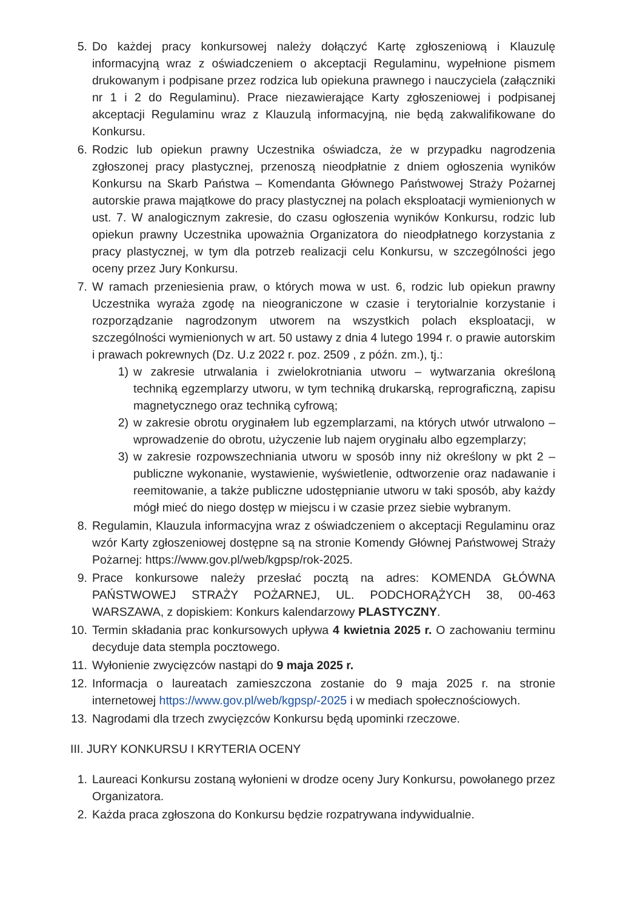5. Do każdej pracy konkursowej należy dołączyć Kartę zgłoszeniową i Klauzulę informacyjną wraz z oświadczeniem o akceptacji Regulaminu, wypełnione pismem drukowanym i podpisane przez rodzica lub opiekuna prawnego i nauczyciela (załączniki nr 1 i 2 do Regulaminu). Prace niezawierające Karty zgłoszeniowej i podpisanej akceptacji Regulaminu wraz z Klauzulą informacyjną, nie będą zakwalifikowane do Konkursu.
6. Rodzic lub opiekun prawny Uczestnika oświadcza, że w przypadku nagrodzenia zgłoszonej pracy plastycznej, przenoszą nieodpłatnie z dniem ogłoszenia wyników Konkursu na Skarb Państwa – Komendanta Głównego Państwowej Straży Pożarnej autorskie prawa majątkowe do pracy plastycznej na polach eksploatacji wymienionych w ust. 7. W analogicznym zakresie, do czasu ogłoszenia wyników Konkursu, rodzic lub opiekun prawny Uczestnika upoważnia Organizatora do nieodpłatnego korzystania z pracy plastycznej, w tym dla potrzeb realizacji celu Konkursu, w szczególności jego oceny przez Jury Konkursu.
7. W ramach przeniesienia praw, o których mowa w ust. 6, rodzic lub opiekun prawny Uczestnika wyraża zgodę na nieograniczone w czasie i terytorialnie korzystanie i rozporządzanie nagrodzonym utworem na wszystkich polach eksploatacji, w szczególności wymienionych w art. 50 ustawy z dnia 4 lutego 1994 r. o prawie autorskim i prawach pokrewnych (Dz. U.z 2022 r. poz. 2509 , z późn. zm.), tj.:
1) w zakresie utrwalania i zwielokrotniania utworu – wytwarzania określoną techniką egzemplarzy utworu, w tym techniką drukarską, reprograficzną, zapisu magnetycznego oraz techniką cyfrową;
2) w zakresie obrotu oryginałem lub egzemplarzami, na których utwór utrwalono – wprowadzenie do obrotu, użyczenie lub najem oryginału albo egzemplarzy;
3) w zakresie rozpowszechniania utworu w sposób inny niż określony w pkt 2 – publiczne wykonanie, wystawienie, wyświetlenie, odtworzenie oraz nadawanie i reemitowanie, a także publiczne udostępnianie utworu w taki sposób, aby każdy mógł mieć do niego dostęp w miejscu i w czasie przez siebie wybranym.
8. Regulamin, Klauzula informacyjna wraz z oświadczeniem o akceptacji Regulaminu oraz wzór Karty zgłoszeniowej dostępne są na stronie Komendy Głównej Państwowej Straży Pożarnej: https://www.gov.pl/web/kgpsp/rok-2025.
9. Prace konkursowe należy przesłać pocztą na adres: KOMENDA GŁÓWNA PAŃSTWOWEJ STRAŻY POŻARNEJ, UL. PODCHORĄŻYCH 38, 00-463 WARSZAWA, z dopiskiem: Konkurs kalendarzowy PLASTYCZNY.
10. Termin składania prac konkursowych upływa 4 kwietnia 2025 r. O zachowaniu terminu decyduje data stempla pocztowego.
11. Wyłonienie zwycięzców nastąpi do 9 maja 2025 r.
12. Informacja o laureatach zamieszczona zostanie do 9 maja 2025 r. na stronie internetowej https://www.gov.pl/web/kgpsp/-2025 i w mediach społecznościowych.
13. Nagrodami dla trzech zwycięzców Konkursu będą upominki rzeczowe.
III. JURY KONKURSU I KRYTERIA OCENY
1. Laureaci Konkursu zostaną wyłonieni w drodze oceny Jury Konkursu, powołanego przez Organizatora.
2. Każda praca zgłoszona do Konkursu będzie rozpatrywana indywidualnie.